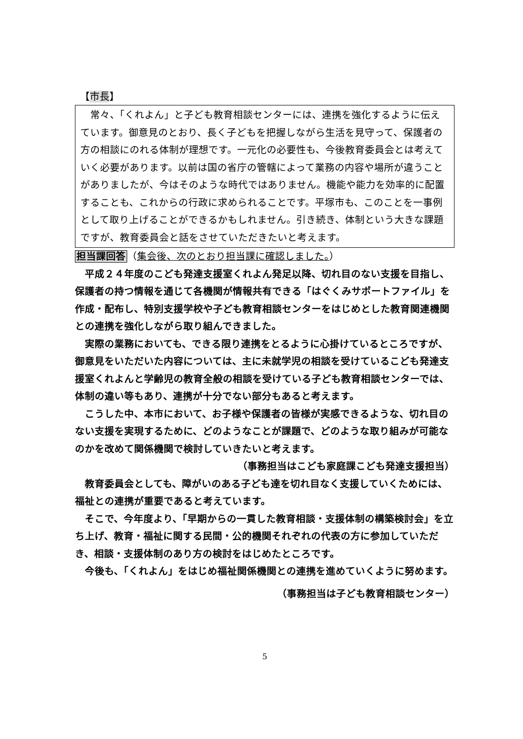【市長】
　常々、「くれよん」と子ども教育相談センターには、連携を強化するように伝えています。御意見のとおり、長く子どもを把握しながら生活を見守って、保護者の方の相談にのれる体制が理想です。一元化の必要性も、今後教育委員会とは考えていく必要があります。以前は国の省庁の管轄によって業務の内容や場所が違うことがありましたが、今はそのような時代ではありません。機能や能力を効率的に配置することも、これからの行政に求められることです。平塚市も、このことを一事例として取り上げることができるかもしれません。引き続き、体制という大きな課題ですが、教育委員会と話をさせていただきたいと考えます。
担当課回答（集会後、次のとおり担当課に確認しました。）
平成２４年度のこども発達支援室くれよん発足以降、切れ目のない支援を目指し、保護者の持つ情報を通じて各機関が情報共有できる「はぐくみサポートファイル」を作成・配布し、特別支援学校や子ども教育相談センターをはじめとした教育関連機関との連携を強化しながら取り組んできました。
実際の業務においても、できる限り連携をとるように心掛けているところですが、御意見をいただいた内容については、主に未就学児の相談を受けているこども発達支援室くれよんと学齢児の教育全般の相談を受けている子ども教育相談センターでは、体制の違い等もあり、連携が十分でない部分もあると考えます。
こうした中、本市において、お子様や保護者の皆様が実感できるような、切れ目のない支援を実現するために、どのようなことが課題で、どのような取り組みが可能なのかを改めて関係機関で検討していきたいと考えます。
（事務担当はこども家庭課こども発達支援担当）
教育委員会としても、障がいのある子ども達を切れ目なく支援していくためには、福祉との連携が重要であると考えています。
そこで、今年度より、「早期からの一貫した教育相談・支援体制の構築検討会」を立ち上げ、教育・福祉に関する民間・公的機関それぞれの代表の方に参加していただき、相談・支援体制のあり方の検討をはじめたところです。
今後も、「くれよん」をはじめ福祉関係機関との連携を進めていくように努めます。
（事務担当は子ども教育相談センター）
5